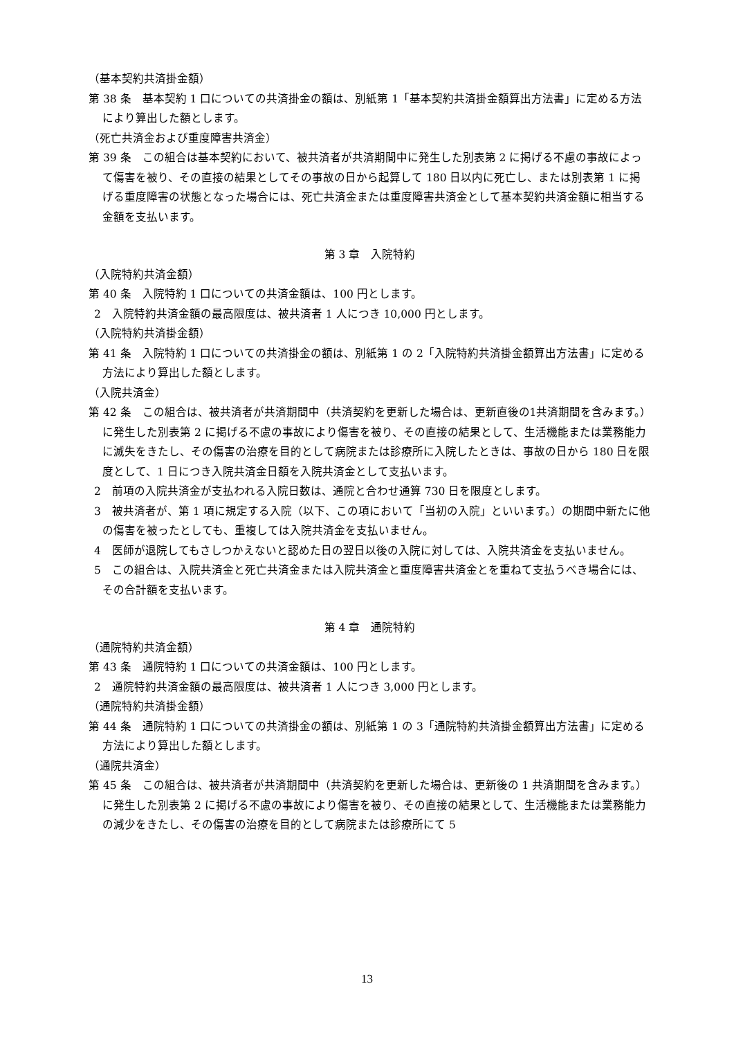（基本契約共済掛金額）
第 38 条　基本契約 1 口についての共済掛金の額は、別紙第 1「基本契約共済掛金額算出方法書」に定める方法により算出した額とします。
（死亡共済金および重度障害共済金）
第 39 条　この組合は基本契約において、被共済者が共済期間中に発生した別表第 2 に掲げる不慮の事故によって傷害を被り、その直接の結果としてその事故の日から起算して 180 日以内に死亡し、または別表第 1 に掲げる重度障害の状態となった場合には、死亡共済金または重度障害共済金として基本契約共済金額に相当する金額を支払います。
第 3 章　入院特約
（入院特約共済金額）
第 40 条　入院特約 1 口についての共済金額は、100 円とします。
2　入院特約共済金額の最高限度は、被共済者 1 人につき 10,000 円とします。
（入院特約共済掛金額）
第 41 条　入院特約 1 口についての共済掛金の額は、別紙第 1 の 2「入院特約共済掛金額算出方法書」に定める方法により算出した額とします。
（入院共済金）
第 42 条　この組合は、被共済者が共済期間中（共済契約を更新した場合は、更新直後の1共済期間を含みます。）に発生した別表第 2 に掲げる不慮の事故により傷害を被り、その直接の結果として、生活機能または業務能力に滅失をきたし、その傷害の治療を目的として病院または診療所に入院したときは、事故の日から 180 日を限度として、1 日につき入院共済金日額を入院共済金として支払います。
2　前項の入院共済金が支払われる入院日数は、通院と合わせ通算 730 日を限度とします。
3　被共済者が、第 1 項に規定する入院（以下、この項において「当初の入院」といいます。）の期間中新たに他の傷害を被ったとしても、重複しては入院共済金を支払いません。
4　医師が退院してもさしつかえないと認めた日の翌日以後の入院に対しては、入院共済金を支払いません。
5　この組合は、入院共済金と死亡共済金または入院共済金と重度障害共済金とを重ねて支払うべき場合には、その合計額を支払います。
第 4 章　通院特約
（通院特約共済金額）
第 43 条　通院特約 1 口についての共済金額は、100 円とします。
2　通院特約共済金額の最高限度は、被共済者 1 人につき 3,000 円とします。
（通院特約共済掛金額）
第 44 条　通院特約 1 口についての共済掛金の額は、別紙第 1 の 3「通院特約共済掛金額算出方法書」に定める方法により算出した額とします。
（通院共済金）
第 45 条　この組合は、被共済者が共済期間中（共済契約を更新した場合は、更新後の 1 共済期間を含みます。）に発生した別表第 2 に掲げる不慮の事故により傷害を被り、その直接の結果として、生活機能または業務能力の減少をきたし、その傷害の治療を目的として病院または診療所にて 5
13